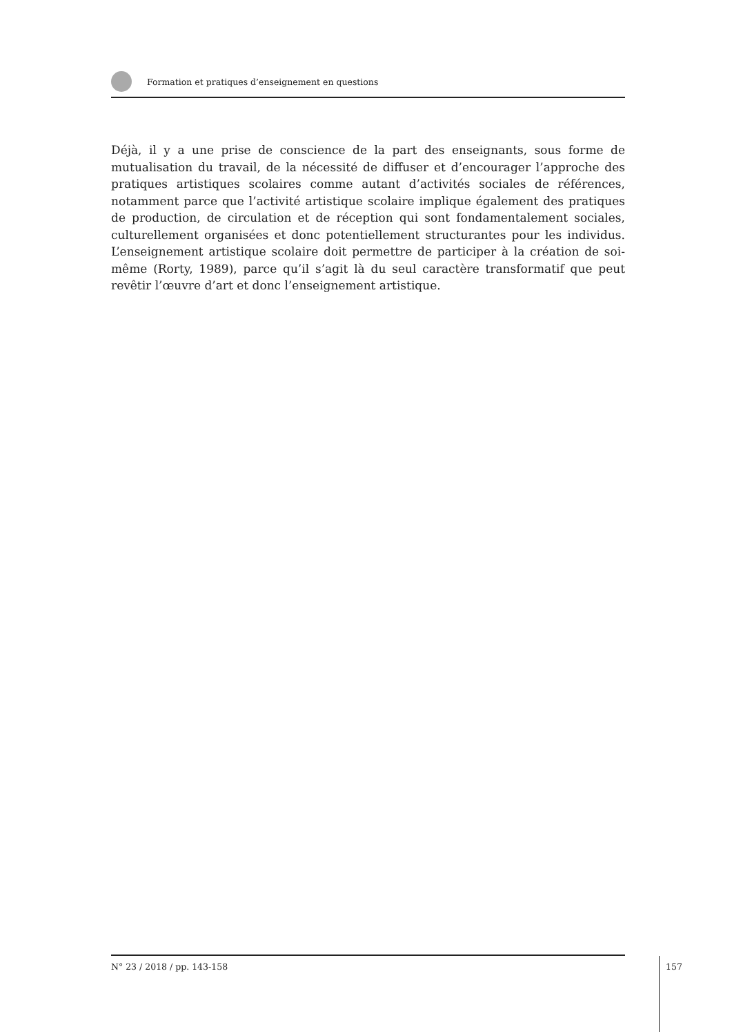Formation et pratiques d’enseignement en questions
Déjà, il y a une prise de conscience de la part des enseignants, sous forme de mutualisation du travail, de la nécessité de diffuser et d’encourager l’approche des pratiques artistiques scolaires comme autant d’activités sociales de références, notamment parce que l’activité artistique scolaire implique également des pratiques de production, de circulation et de réception qui sont fondamentalement sociales, culturellement organisées et donc potentiellement structurantes pour les individus. L’enseignement artistique scolaire doit permettre de participer à la création de soi-même (Rorty, 1989), parce qu’il s’agit là du seul caractère transformatif que peut revêtir l’œuvre d’art et donc l’enseignement artistique.
N° 23 / 2018 / pp. 143-158
157